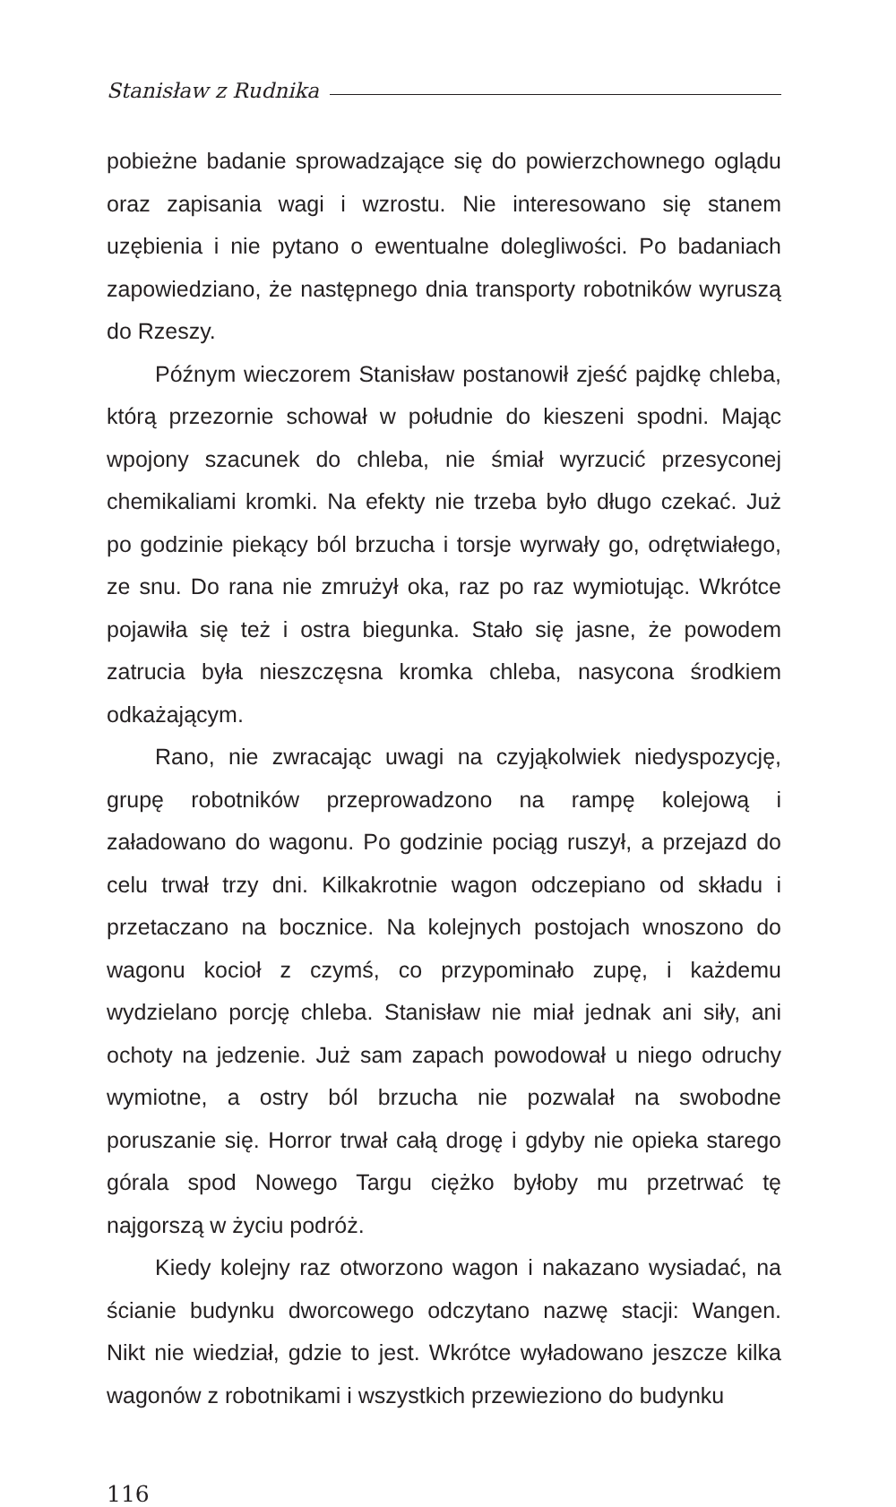Stanisław z Rudnika
pobieżne badanie sprowadzające się do powierzchownego oglądu oraz zapisania wagi i wzrostu. Nie interesowano się stanem uzębienia i nie pytano o ewentualne dolegliwości. Po badaniach zapowiedziano, że następnego dnia transporty robotników wyruszą do Rzeszy.
Późnym wieczorem Stanisław postanowił zjeść pajdkę chleba, którą przezornie schował w południe do kieszeni spodni. Mając wpojony szacunek do chleba, nie śmiał wyrzucić przesyconej chemikaliami kromki. Na efekty nie trzeba było długo czekać. Już po godzinie piekący ból brzucha i torsje wyrwały go, odrętwiałego, ze snu. Do rana nie zmrużył oka, raz po raz wymiotując. Wkrótce pojawiła się też i ostra biegunka. Stało się jasne, że powodem zatrucia była nieszczęsna kromka chleba, nasycona środkiem odkażającym.
Rano, nie zwracając uwagi na czyjąkolwiek niedyspozycję, grupę robotników przeprowadzono na rampę kolejową i załadowano do wagonu. Po godzinie pociąg ruszył, a przejazd do celu trwał trzy dni. Kilkakrotnie wagon odczepiano od składu i przetaczano na bocznice. Na kolejnych postojach wnoszono do wagonu kocioł z czymś, co przypominało zupę, i każdemu wydzielano porcję chleba. Stanisław nie miał jednak ani siły, ani ochoty na jedzenie. Już sam zapach powodował u niego odruchy wymiotne, a ostry ból brzucha nie pozwalał na swobodne poruszanie się. Horror trwał całą drogę i gdyby nie opieka starego górala spod Nowego Targu ciężko byłoby mu przetrwać tę najgorszą w życiu podróż.
Kiedy kolejny raz otworzono wagon i nakazano wysiadać, na ścianie budynku dworcowego odczytano nazwę stacji: Wangen. Nikt nie wiedział, gdzie to jest. Wkrótce wyładowano jeszcze kilka wagonów z robotnikami i wszystkich przewieziono do budynku
116